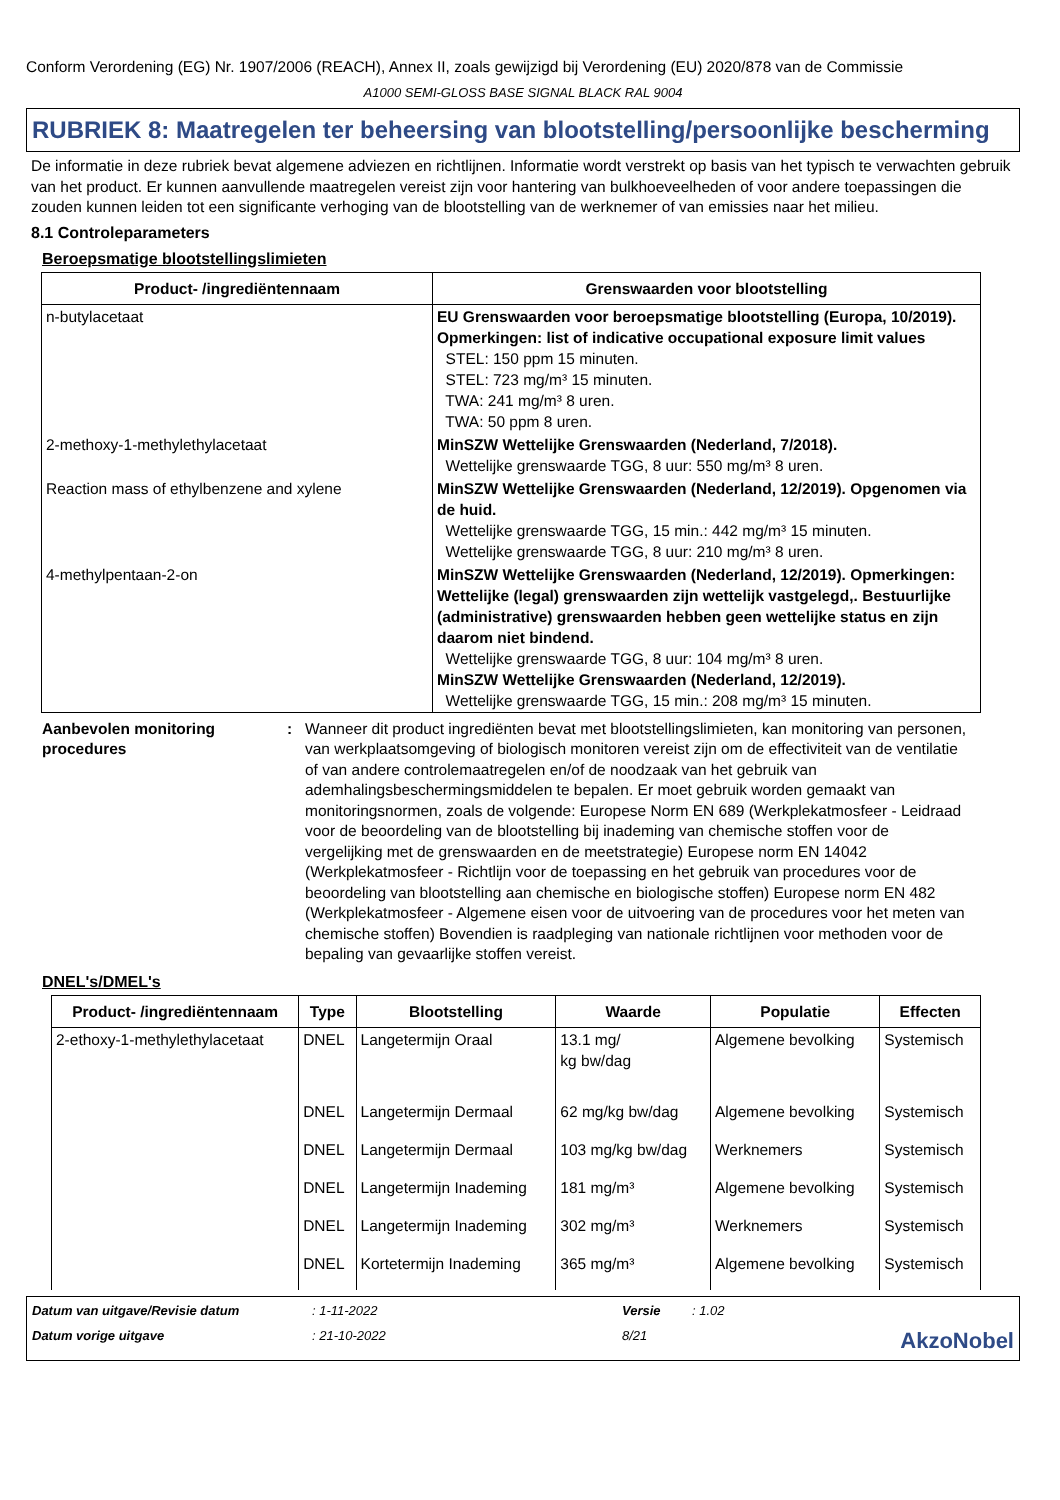Conform Verordening (EG) Nr. 1907/2006 (REACH), Annex II, zoals gewijzigd bij Verordening (EU) 2020/878 van de Commissie
A1000 SEMI-GLOSS BASE SIGNAL BLACK RAL 9004
RUBRIEK 8: Maatregelen ter beheersing van blootstelling/persoonlijke bescherming
De informatie in deze rubriek bevat algemene adviezen en richtlijnen. Informatie wordt verstrekt op basis van het typisch te verwachten gebruik van het product. Er kunnen aanvullende maatregelen vereist zijn voor hantering van bulkhoeveelheden of voor andere toepassingen die zouden kunnen leiden tot een significante verhoging van de blootstelling van de werknemer of van emissies naar het milieu.
8.1 Controleparameters
Beroepsmatige blootstellingslimieten
| Product- /ingrediëntennaam | Grenswaarden voor blootstelling |
| --- | --- |
| n-butylacetaat | EU Grenswaarden voor beroepsmatige blootstelling (Europa, 10/2019). Opmerkingen: list of indicative occupational exposure limit values STEL: 150 ppm 15 minuten. STEL: 723 mg/m³ 15 minuten. TWA: 241 mg/m³ 8 uren. TWA: 50 ppm 8 uren. |
| 2-methoxy-1-methylethylacetaat | MinSZW Wettelijke Grenswaarden (Nederland, 7/2018). Wettelijke grenswaarde TGG, 8 uur: 550 mg/m³ 8 uren. |
| Reaction mass of ethylbenzene and xylene | MinSZW Wettelijke Grenswaarden (Nederland, 12/2019). Opgenomen via de huid. Wettelijke grenswaarde TGG, 15 min.: 442 mg/m³ 15 minuten. Wettelijke grenswaarde TGG, 8 uur: 210 mg/m³ 8 uren. |
| 4-methylpentaan-2-on | MinSZW Wettelijke Grenswaarden (Nederland, 12/2019). Opmerkingen: Wettelijke (legal) grenswaarden zijn wettelijk vastgelegd,. Bestuurlijke (administrative) grenswaarden hebben geen wettelijke status en zijn daarom niet bindend. Wettelijke grenswaarde TGG, 8 uur: 104 mg/m³ 8 uren. MinSZW Wettelijke Grenswaarden (Nederland, 12/2019). Wettelijke grenswaarde TGG, 15 min.: 208 mg/m³ 15 minuten. |
Aanbevolen monitoring procedures: Wanneer dit product ingrediënten bevat met blootstellingslimieten, kan monitoring van personen, van werkplaatsomgeving of biologisch monitoren vereist zijn om de effectiviteit van de ventilatie of van andere controlemaatregelen en/of de noodzaak van het gebruik van ademhalingsbeschermingsmiddelen te bepalen. Er moet gebruik worden gemaakt van monitoringsnormen, zoals de volgende: Europese Norm EN 689 (Werkplekatmosfeer - Leidraad voor de beoordeling van de blootstelling bij inademing van chemische stoffen voor de vergelijking met de grenswaarden en de meetstrategie) Europese norm EN 14042 (Werkplekatmosfeer - Richtlijn voor de toepassing en het gebruik van procedures voor de beoordeling van blootstelling aan chemische en biologische stoffen) Europese norm EN 482 (Werkplekatmosfeer - Algemene eisen voor de uitvoering van de procedures voor het meten van chemische stoffen) Bovendien is raadpleging van nationale richtlijnen voor methoden voor de bepaling van gevaarlijke stoffen vereist.
DNEL's/DMEL's
| Product- /ingrediëntennaam | Type | Blootstelling | Waarde | Populatie | Effecten |
| --- | --- | --- | --- | --- | --- |
| 2-ethoxy-1-methylethylacetaat | DNEL | Langetermijn Oraal | 13.1 mg/ kg bw/dag | Algemene bevolking | Systemisch |
| | DNEL | Langetermijn Dermaal | 62 mg/kg bw/dag | Algemene bevolking | Systemisch |
| | DNEL | Langetermijn Dermaal | 103 mg/kg bw/dag | Werknemers | Systemisch |
| | DNEL | Langetermijn Inademing | 181 mg/m³ | Algemene bevolking | Systemisch |
| | DNEL | Langetermijn Inademing | 302 mg/m³ | Werknemers | Systemisch |
| | DNEL | Kortetermijn Inademing | 365 mg/m³ | Algemene bevolking | Systemisch |
Datum van uitgave/Revisie datum: 1-11-2022 Versie: 1.02 Datum vorige uitgave: 21-10-2022 8/21 AkzoNobel